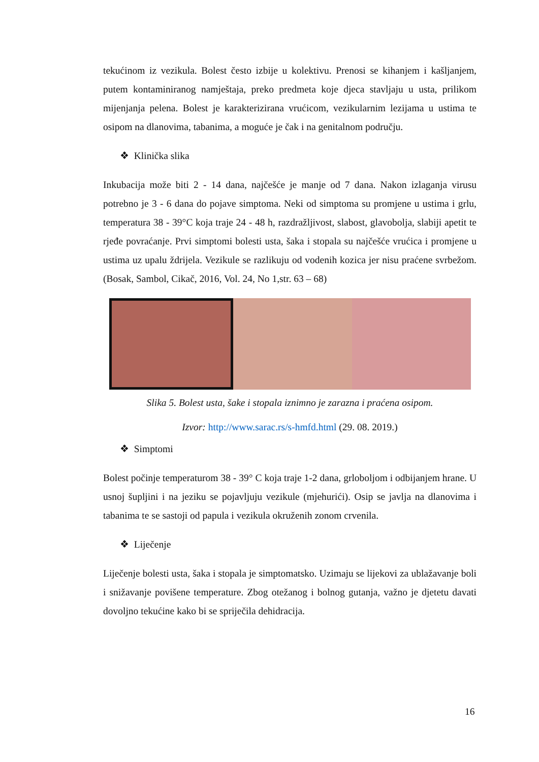tekućinom iz vezikula. Bolest često izbije u kolektivu. Prenosi se kihanjem i kašljanjem, putem kontaminiranog namještaja, preko predmeta koje djeca stavljaju u usta, prilikom mijenjanja pelena. Bolest je karakterizirana vrućicom, vezikularnim lezijama u ustima te osipom na dlanovima, tabanima, a moguće je čak i na genitalnom području.
❖ Klinička slika
Inkubacija može biti 2 - 14 dana, najčešće je manje od 7 dana. Nakon izlaganja virusu potrebno je 3 - 6 dana do pojave simptoma. Neki od simptoma su promjene u ustima i grlu, temperatura 38 - 39°C koja traje 24 - 48 h, razdražljivost, slabost, glavobolja, slabiji apetit te rjeđe povraćanje. Prvi simptomi bolesti usta, šaka i stopala su najčešće vrućica i promjene u ustima uz upalu ždrijela. Vezikule se razlikuju od vodenih kozica jer nisu praćene svrbežom. (Bosak, Sambol, Cikač, 2016, Vol. 24, No 1,str. 63 – 68)
Slika 5. Bolest usta, šake i stopala iznimno je zarazna i praćena osipom.
Izvor: http://www.sarac.rs/s-hmfd.html (29. 08. 2019.)
❖ Simptomi
Bolest počinje temperaturom 38 - 39° C koja traje 1-2 dana, grloboljom i odbijanjem hrane. U usnoj šupljini i na jeziku se pojavljuju vezikule (mjehurići). Osip se javlja na dlanovima i tabanima te se sastoji od papula i vezikula okruženih zonom crvenila.
❖ Liječenje
Liječenje bolesti usta, šaka i stopala je simptomatsko. Uzimaju se lijekovi za ublažavanje boli i snižavanje povišene temperature. Zbog otežanog i bolnog gutanja, važno je djetetu davati dovoljno tekućine kako bi se spriječila dehidracija.
16